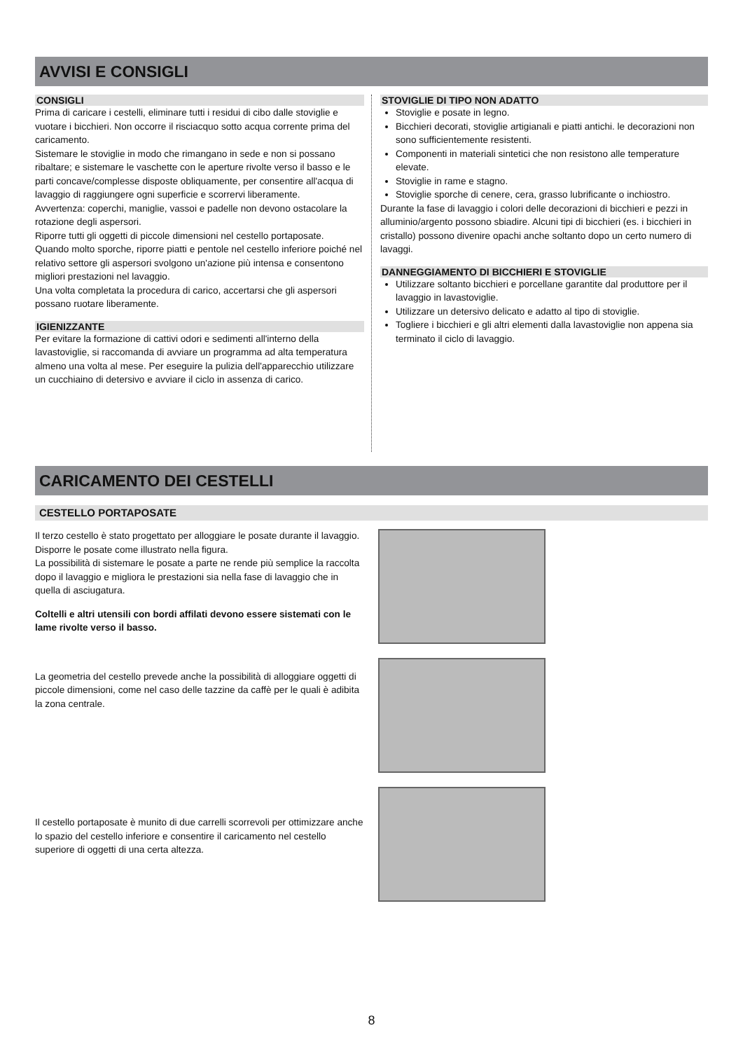AVVISI E CONSIGLI
CONSIGLI
Prima di caricare i cestelli, eliminare tutti i residui di cibo dalle stoviglie e vuotare i bicchieri. Non occorre il risciacquo sotto acqua corrente prima del caricamento.
Sistemare le stoviglie in modo che rimangano in sede e non si possano ribaltare; e sistemare le vaschette con le aperture rivolte verso il basso e le parti concave/complesse disposte obliquamente, per consentire all'acqua di lavaggio di raggiungere ogni superficie e scorrervi liberamente.
Avvertenza: coperchi, maniglie, vassoi e padelle non devono ostacolare la rotazione degli aspersori.
Riporre tutti gli oggetti di piccole dimensioni nel cestello portaposate.
Quando molto sporche, riporre piatti e pentole nel cestello inferiore poiché nel relativo settore gli aspersori svolgono un'azione più intensa e consentono migliori prestazioni nel lavaggio.
Una volta completata la procedura di carico, accertarsi che gli aspersori possano ruotare liberamente.
IGIENIZZANTE
Per evitare la formazione di cattivi odori e sedimenti all'interno della lavastoviglie, si raccomanda di avviare un programma ad alta temperatura almeno una volta al mese. Per eseguire la pulizia dell'apparecchio utilizzare un cucchiaino di detersivo e avviare il ciclo in assenza di carico.
STOVIGLIE DI TIPO NON ADATTO
Stoviglie e posate in legno.
Bicchieri decorati, stoviglie artigianali e piatti antichi. le decorazioni non sono sufficientemente resistenti.
Componenti in materiali sintetici che non resistono alle temperature elevate.
Stoviglie in rame e stagno.
Stoviglie sporche di cenere, cera, grasso lubrificante o inchiostro.
Durante la fase di lavaggio i colori delle decorazioni di bicchieri e pezzi in alluminio/argento possono sbiadire. Alcuni tipi di bicchieri (es. i bicchieri in cristallo) possono divenire opachi anche soltanto dopo un certo numero di lavaggi.
DANNEGGIAMENTO DI BICCHIERI E STOVIGLIE
Utilizzare soltanto bicchieri e porcellane garantite dal produttore per il lavaggio in lavastoviglie.
Utilizzare un detersivo delicato e adatto al tipo di stoviglie.
Togliere i bicchieri e gli altri elementi dalla lavastoviglie non appena sia terminato il ciclo di lavaggio.
CARICAMENTO DEI CESTELLI
CESTELLO PORTAPOSATE
Il terzo cestello è stato progettato per alloggiare le posate durante il lavaggio.
Disporre le posate come illustrato nella figura.
La possibilità di sistemare le posate a parte ne rende più semplice la raccolta dopo il lavaggio e migliora le prestazioni sia nella fase di lavaggio che in quella di asciugatura.
Coltelli e altri utensili con bordi affilati devono essere sistemati con le lame rivolte verso il basso.
La geometria del cestello prevede anche la possibilità di alloggiare oggetti di piccole dimensioni, come nel caso delle tazzine da caffè per le quali è adibita la zona centrale.
Il cestello portaposate è munito di due carrelli scorrevoli per ottimizzare anche lo spazio del cestello inferiore e consentire il caricamento nel cestello superiore di oggetti di una certa altezza.
8